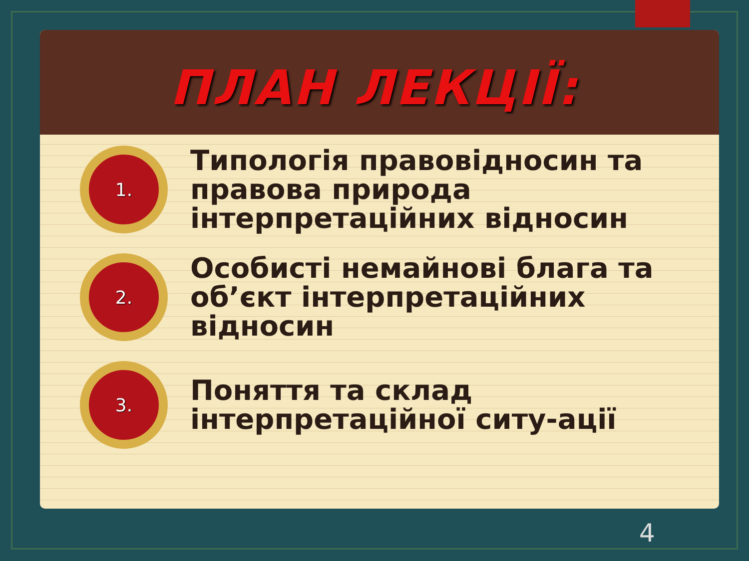ПЛАН ЛЕКЦІЇ:
1.
Типологія правовідносин та правова природа інтерпретаційних відносин
2.
Особисті немайнові блага та об’єкт інтерпретаційних відносин
3.
Поняття та склад інтерпретаційної ситу-ації
4